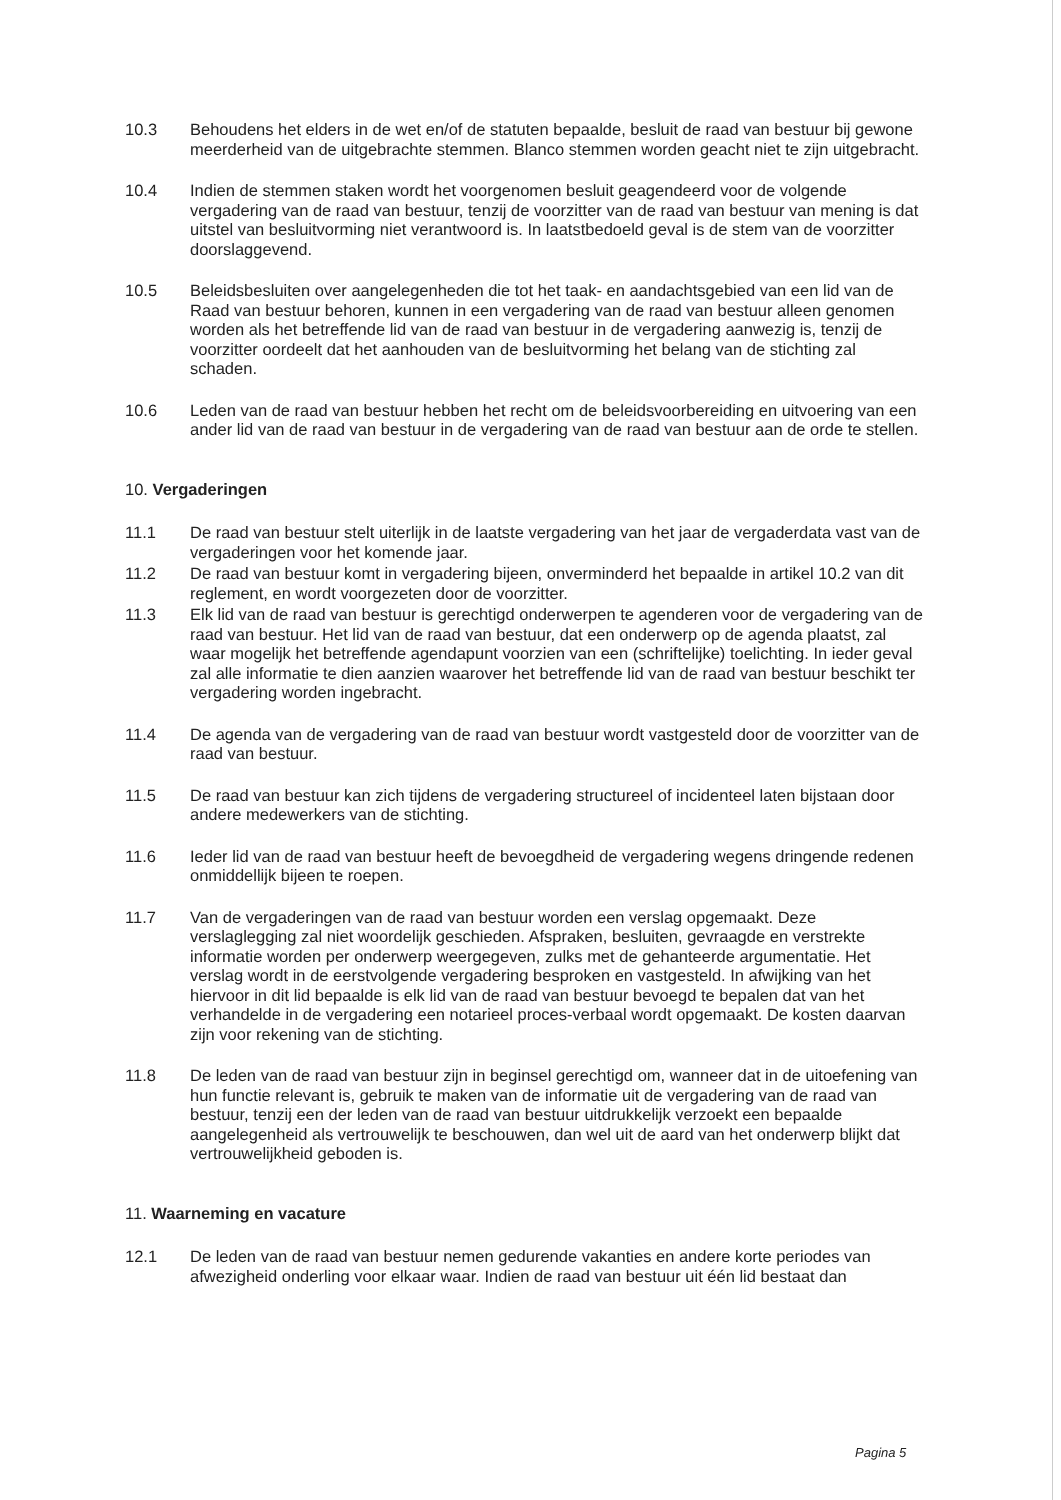10.3 Behoudens het elders in de wet en/of de statuten bepaalde, besluit de raad van bestuur bij gewone meerderheid van de uitgebrachte stemmen. Blanco stemmen worden geacht niet te zijn uitgebracht.
10.4 Indien de stemmen staken wordt het voorgenomen besluit geagendeerd voor de volgende vergadering van de raad van bestuur, tenzij de voorzitter van de raad van bestuur van mening is dat uitstel van besluitvorming niet verantwoord is. In laatstbedoeld geval is de stem van de voorzitter doorslaggevend.
10.5 Beleidsbesluiten over aangelegenheden die tot het taak- en aandachtsgebied van een lid van de Raad van bestuur behoren, kunnen in een vergadering van de raad van bestuur alleen genomen worden als het betreffende lid van de raad van bestuur in de vergadering aanwezig is, tenzij de voorzitter oordeelt dat het aanhouden van de besluitvorming het belang van de stichting zal schaden.
10.6 Leden van de raad van bestuur hebben het recht om de beleidsvoorbereiding en uitvoering van een ander lid van de raad van bestuur in de vergadering van de raad van bestuur aan de orde te stellen.
10. Vergaderingen
11.1 De raad van bestuur stelt uiterlijk in de laatste vergadering van het jaar de vergaderdata vast van de vergaderingen voor het komende jaar.
11.2 De raad van bestuur komt in vergadering bijeen, onverminderd het bepaalde in artikel 10.2 van dit reglement, en wordt voorgezeten door de voorzitter.
11.3 Elk lid van de raad van bestuur is gerechtigd onderwerpen te agenderen voor de vergadering van de raad van bestuur. Het lid van de raad van bestuur, dat een onderwerp op de agenda plaatst, zal waar mogelijk het betreffende agendapunt voorzien van een (schriftelijke) toelichting. In ieder geval zal alle informatie te dien aanzien waarover het betreffende lid van de raad van bestuur beschikt ter vergadering worden ingebracht.
11.4 De agenda van de vergadering van de raad van bestuur wordt vastgesteld door de voorzitter van de raad van bestuur.
11.5 De raad van bestuur kan zich tijdens de vergadering structureel of incidenteel laten bijstaan door andere medewerkers van de stichting.
11.6 Ieder lid van de raad van bestuur heeft de bevoegdheid de vergadering wegens dringende redenen onmiddellijk bijeen te roepen.
11.7 Van de vergaderingen van de raad van bestuur worden een verslag opgemaakt. Deze verslaglegging zal niet woordelijk geschieden. Afspraken, besluiten, gevraagde en verstrekte informatie worden per onderwerp weergegeven, zulks met de gehanteerde argumentatie. Het verslag wordt in de eerstvolgende vergadering besproken en vastgesteld. In afwijking van het hiervoor in dit lid bepaalde is elk lid van de raad van bestuur bevoegd te bepalen dat van het verhandelde in de vergadering een notarieel proces-verbaal wordt opgemaakt. De kosten daarvan zijn voor rekening van de stichting.
11.8 De leden van de raad van bestuur zijn in beginsel gerechtigd om, wanneer dat in de uitoefening van hun functie relevant is, gebruik te maken van de informatie uit de vergadering van de raad van bestuur, tenzij een der leden van de raad van bestuur uitdrukkelijk verzoekt een bepaalde aangelegenheid als vertrouwelijk te beschouwen, dan wel uit de aard van het onderwerp blijkt dat vertrouwelijkheid geboden is.
11. Waarneming en vacature
12.1 De leden van de raad van bestuur nemen gedurende vakanties en andere korte periodes van afwezigheid onderling voor elkaar waar. Indien de raad van bestuur uit één lid bestaat dan
Pagina 5